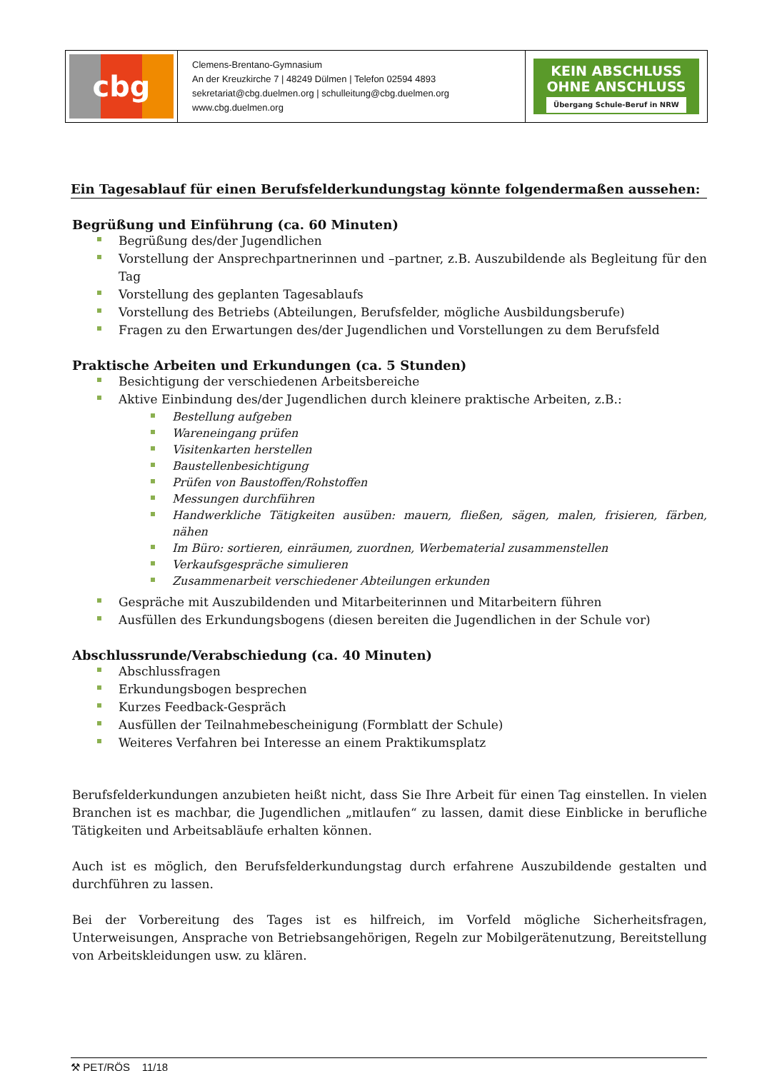| cbg | Clemens-Brentano-Gymnasium An der Kreuzkirche 7 / 48249 Dülmen / Telefon 02594 4893 sekretariat@cbg.duelmen.org / schulleitung@cbg.duelmen.org www.cbg.duelmen.org | KEIN ABSCHLUSS OHNE ANSCHLUSS Übergang Schule-Beruf in NRW |
Ein Tagesablauf für einen Berufsfelderkundungstag könnte folgendermaßen aussehen:
Begrüßung und Einführung (ca. 60 Minuten)
Begrüßung des/der Jugendlichen
Vorstellung der Ansprechpartnerinnen und –partner, z.B. Auszubildende als Begleitung für den Tag
Vorstellung des geplanten Tagesablaufs
Vorstellung des Betriebs (Abteilungen, Berufsfelder, mögliche Ausbildungsberufe)
Fragen zu den Erwartungen des/der Jugendlichen und Vorstellungen zu dem Berufsfeld
Praktische Arbeiten und Erkundungen (ca. 5 Stunden)
Besichtigung der verschiedenen Arbeitsbereiche
Aktive Einbindung des/der Jugendlichen durch kleinere praktische Arbeiten, z.B.:
Bestellung aufgeben
Wareneingang prüfen
Visitenkarten herstellen
Baustellenbesichtigung
Prüfen von Baustoffen/Rohstoffen
Messungen durchführen
Handwerkliche Tätigkeiten ausüben: mauern, fließen, sägen, malen, frisieren, färben, nähen
Im Büro: sortieren, einräumen, zuordnen, Werbematerial zusammenstellen
Verkaufsgespräche simulieren
Zusammenarbeit verschiedener Abteilungen erkunden
Gespräche mit Auszubildenden und Mitarbeiterinnen und Mitarbeitern führen
Ausfüllen des Erkundungsbogens (diesen bereiten die Jugendlichen in der Schule vor)
Abschlussrunde/Verabschiedung (ca. 40 Minuten)
Abschlussfragen
Erkundungsbogen besprechen
Kurzes Feedback-Gespräch
Ausfüllen der Teilnahmebescheinigung (Formblatt der Schule)
Weiteres Verfahren bei Interesse an einem Praktikumsplatz
Berufsfelderkundungen anzubieten heißt nicht, dass Sie Ihre Arbeit für einen Tag einstellen. In vielen Branchen ist es machbar, die Jugendlichen „mitlaufen“ zu lassen, damit diese Einblicke in berufliche Tätigkeiten und Arbeitsabläufe erhalten können.
Auch ist es möglich, den Berufsfelderkundungstag durch erfahrene Auszubildende gestalten und durchführen zu lassen.
Bei der Vorbereitung des Tages ist es hilfreich, im Vorfeld mögliche Sicherheitsfragen, Unterweisungen, Ansprache von Betriebsangehörigen, Regeln zur Mobilgerätenutzung, Bereitstellung von Arbeitskleidungen usw. zu klären.
⚒ PET/RÖS 11/18